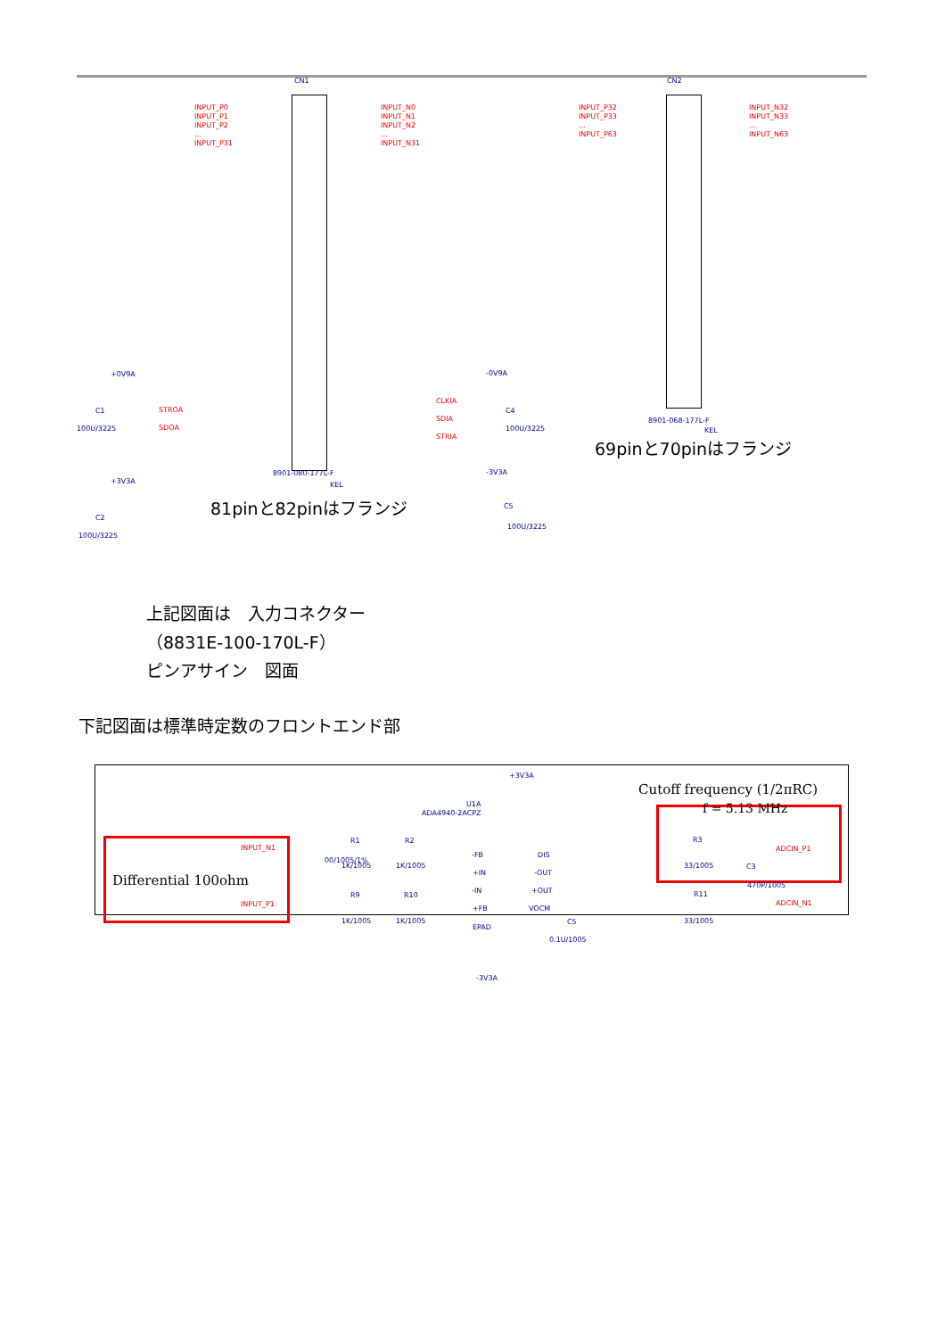CN1 CN2
INPUT_P0
INPUT_P1
INPUT_P2
...
INPUT_P31
INPUT_N0
INPUT_N1
INPUT_N2
...
INPUT_N31
INPUT_P32
INPUT_P33
...
INPUT_P63
INPUT_N32
INPUT_N33
...
INPUT_N63
+0V9A
C1
100U/3225
STROA
SDOA
CLKIA
SDIA
STRIA
-0V9A
C4
100U/3225
8901-080-177L-F
KEL
8901-068-177L-F
KEL
+3V3A
C2
100U/3225
-3V3A
C5
100U/3225
81pinと82pinはフランジ
69pinと70pinはフランジ
上記図面は　入力コネクター
（8831E-100-170L-F）
ピンアサイン　図面
下記図面は標準時定数のフロントエンド部
Differential 100ohm
Cutoff frequency (1/2πRC)
f = 5.13 MHz
INPUT_N1
INPUT_P1
+3V3A
U1A
ADA4940-2ACPZ
R1 R2
1K/1005 1K/1005
R9 R10
1K/1005 1K/1005
00/1005/1%
-FB
+IN
-IN
+FB
DIS
-OUT
+OUT
VOCM
EPAD
C5
0.1U/1005
R3
33/1005 C3
470P/1005
R11
33/1005
ADCIN_P1
ADCIN_N1
-3V3A